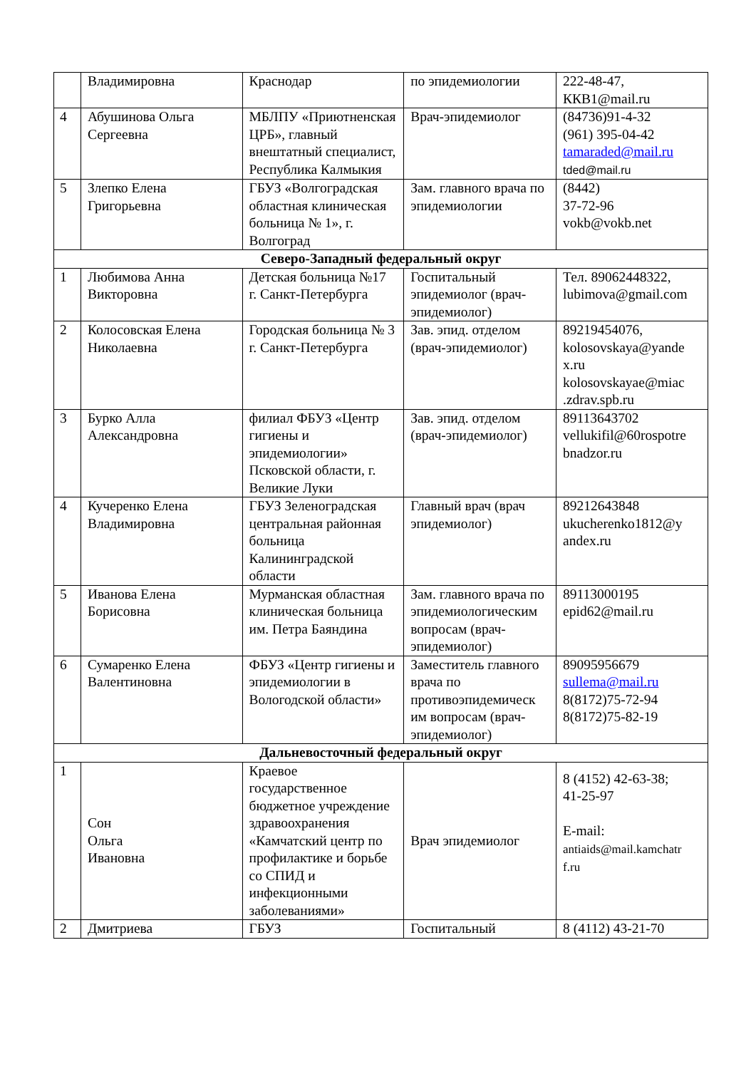| | Владимировна | Краснодар | по эпидемиологии | 222-48-47, ККВ1@mail.ru |
| 4 | Абушинова Ольга Сергеевна | МБЛПУ «Приютненская ЦРБ», главный внештатный специалист, Республика Калмыкия | Врач-эпидемиолог | (84736)91-4-32 (961) 395-04-42 tamaraded@mail.ru tded@mail.ru |
| 5 | Злепко Елена Григорьевна | ГБУЗ «Волгоградская областная клиническая больница № 1», г. Волгоград | Зам. главного врача по эпидемиологии | (8442) 37-72-96 vokb@vokb.net |
| Северо-Западный федеральный округ | | | | |
| 1 | Любимова Анна Викторовна | Детская больница №17 г. Санкт-Петербурга | Госпитальный эпидемиолог (врач-эпидемиолог) | Тел. 89062448322, lubimova@gmail.com |
| 2 | Колосовская Елена Николаевна | Городская больница № 3 г. Санкт-Петербурга | Зав. эпид. отделом (врач-эпидемиолог) | 89219454076, kolosovskaya@yande x.ru kolosovskayae@miac .zdrav.spb.ru |
| 3 | Бурко Алла Александровна | филиал ФБУЗ «Центр гигиены и эпидемиологии» Псковской области, г. Великие Луки | Зав. эпид. отделом (врач-эпидемиолог) | 89113643702 vellukifil@60rospotre bnadzor.ru |
| 4 | Кучеренко Елена Владимировна | ГБУЗ Зеленоградская центральная районная больница Калининградской области | Главный врач (врач эпидемиолог) | 89212643848 ukucherenko1812@y andex.ru |
| 5 | Иванова Елена Борисовна | Мурманская областная клиническая больница им. Петра Баяндина | Зам. главного врача по эпидемиологическим вопросам (врач-эпидемиолог) | 89113000195 epid62@mail.ru |
| 6 | Сумаренко Елена Валентиновна | ФБУЗ «Центр гигиены и эпидемиологии в Вологодской области» | Заместитель главного врача по противоэпидемическ им вопросам (врач-эпидемиолог) | 89095956679 sullema@mail.ru 8(8172)75-72-94 8(8172)75-82-19 |
| Дальневосточный федеральный округ | | | | |
| 1 | Сон Ольга Ивановна | Краевое государственное бюджетное учреждение здравоохранения «Камчатский центр по профилактике и борьбе со СПИД и инфекционными заболеваниями» | Врач эпидемиолог | 8 (4152) 42-63-38; 41-25-97 E-mail: antiaids@mail.kamchatr f.ru |
| 2 | Дмитриева | ГБУЗ | Госпитальный | 8 (4112) 43-21-70 |